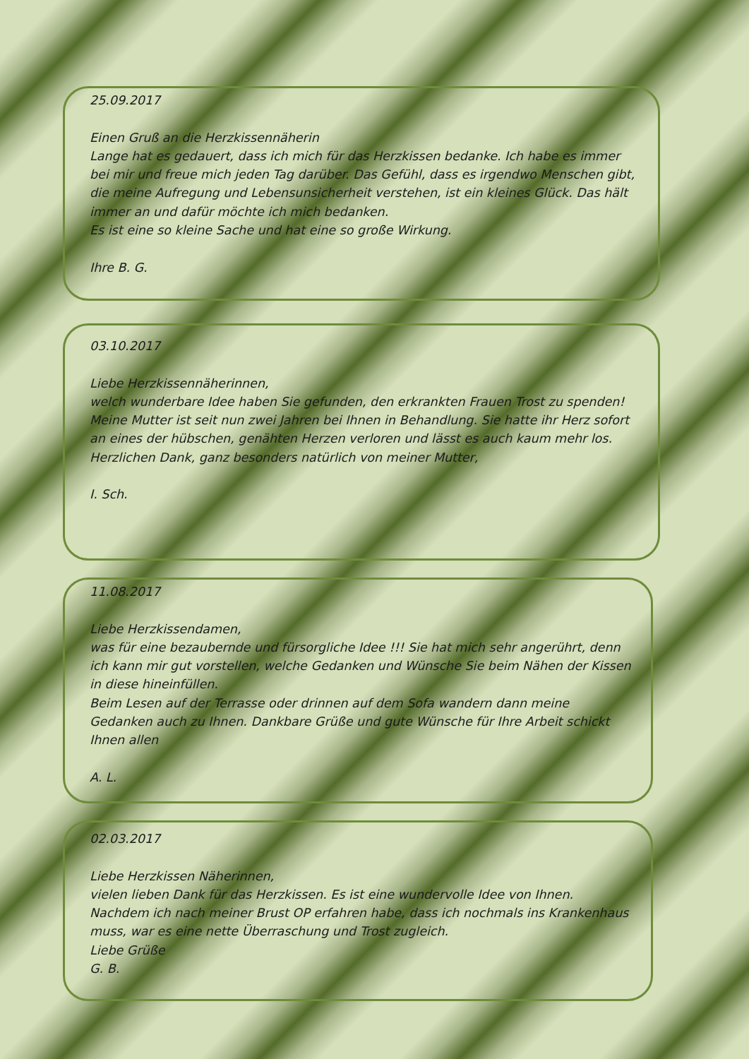25.09.2017
Einen Gruß an die Herzkissennäherin
Lange hat es gedauert, dass ich mich für das Herzkissen bedanke. Ich habe es immer bei mir und freue mich jeden Tag darüber. Das Gefühl, dass es irgendwo Menschen gibt, die meine Aufregung und Lebensunsicherheit verstehen, ist ein kleines Glück. Das hält immer an und dafür möchte ich mich bedanken.
Es ist eine so kleine Sache und hat eine so große Wirkung.
Ihre B. G.
03.10.2017
Liebe Herzkissennäherinnen,
welch wunderbare Idee haben Sie gefunden, den erkrankten Frauen Trost zu spenden!
Meine Mutter ist seit nun zwei Jahren bei Ihnen in Behandlung. Sie hatte ihr Herz sofort an eines der hübschen, genähten Herzen verloren und lässt es auch kaum mehr los.
Herzlichen Dank, ganz besonders natürlich von meiner Mutter,
I. Sch.
11.08.2017
Liebe Herzkissendamen,
was für eine bezaubernde und fürsorgliche Idee !!! Sie hat mich sehr angerührt, denn ich kann mir gut vorstellen, welche Gedanken und Wünsche Sie beim Nähen der Kissen in diese hineinfüllen.
Beim Lesen auf der Terrasse oder drinnen auf dem Sofa wandern dann meine Gedanken auch zu Ihnen. Dankbare Grüße und gute Wünsche für Ihre Arbeit schickt Ihnen allen
A. L.
02.03.2017
Liebe Herzkissen Näherinnen,
vielen lieben Dank für das Herzkissen. Es ist eine wundervolle Idee von Ihnen. Nachdem ich nach meiner Brust OP erfahren habe, dass ich nochmals ins Krankenhaus muss, war es eine nette Überraschung und Trost zugleich.
Liebe Grüße
G. B.